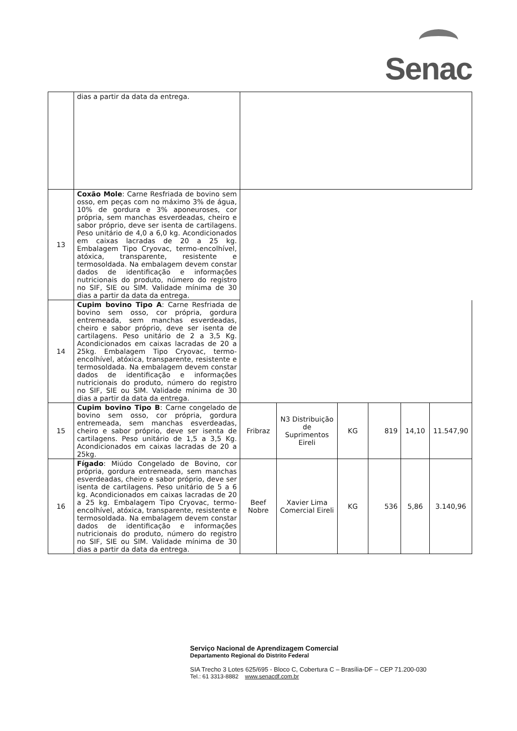Senac
| | dias a partir da data da entrega. | | | | | | |
| 13 | Coxão Mole : Carne Resfriada de bovino sem osso, em peças com no máximo 3% de água, 10% de gordura e 3% aponeuroses, cor própria, sem manchas esverdeadas, cheiro e sabor próprio, deve ser isenta de cartilagens. Peso unitário de 4,0 a 6,0 kg. Acondicionados em caixas lacradas de 20 a 25 kg. Embalagem Tipo Cryovac, termo-encolhível, atóxica, transparente, resistente e termosoldada. Na embalagem devem constar dados de identificação e informações nutricionais do produto, número do registro no SIF, SIE ou SIM. Validade mínima de 30 dias a partir da data da entrega. | | | | | | |
| 14 | Cupim bovino Tipo A : Carne Resfriada de bovino sem osso, cor própria, gordura entremeada, sem manchas esverdeadas, cheiro e sabor próprio, deve ser isenta de cartilagens. Peso unitário de 2 a 3,5 Kg. Acondicionados em caixas lacradas de 20 a 25kg. Embalagem Tipo Cryovac, termo-encolhível, atóxica, transparente, resistente e termosoldada. Na embalagem devem constar dados de identificação e informações nutricionais do produto, número do registro no SIF, SIE ou SIM. Validade mínima de 30 dias a partir da data da entrega. | | | | | | |
| 15 | Cupim bovino Tipo B : Carne congelado de bovino sem osso, cor própria, gordura entremeada, sem manchas esverdeadas, cheiro e sabor próprio, deve ser isenta de cartilagens. Peso unitário de 1,5 a 3,5 Kg. Acondicionados em caixas lacradas de 20 a 25kg. | Fribraz | N3 Distribuição de Suprimentos Eireli | KG | 819 | 14,10 | 11.547,90 |
| 16 | Fígado : Miúdo Congelado de Bovino, cor própria, gordura entremeada, sem manchas esverdeadas, cheiro e sabor próprio, deve ser isenta de cartilagens. Peso unitário de 5 a 6 kg. Acondicionados em caixas lacradas de 20 a 25 kg. Embalagem Tipo Cryovac, termo- encolhível, atóxica, transparente, resistente e termosoldada. Na embalagem devem constar dados de identificação e informações nutricionais do produto, número do registro no SIF, SIE ou SIM. Validade mínima de 30 dias a partir da data da entrega. | Beef Nobre | Xavier Lima Comercial Eireli | KG | 536 | 5,86 | 3.140,96 |
Serviço Nacional de Aprendizagem Comercial
Departamento Regional do Distrito Federal
SIA Trecho 3 Lotes 625/695 - Bloco C, Cobertura C – Brasília-DF – CEP 71.200-030
Tel.: 61 3313-8882 www.senacdf.com.br